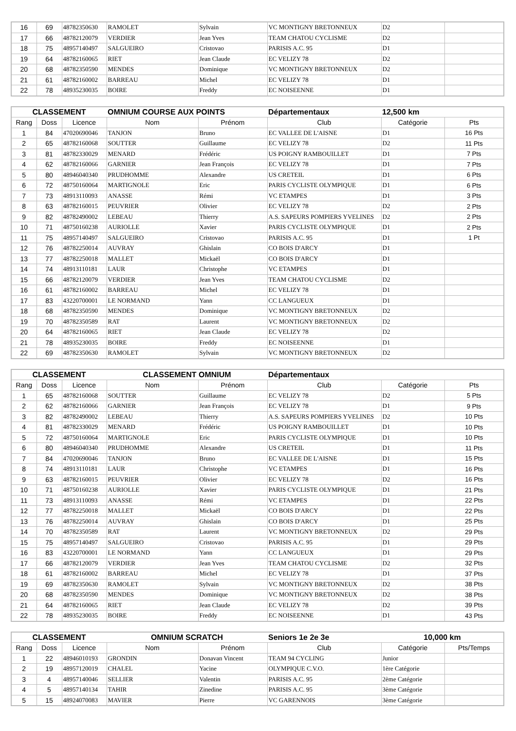| 16 | 69 | 48782350630 | RAMOLET | Sylvain | VC MONTIGNY BRETONNEUX | D2 | |
| 17 | 66 | 48782120079 | VERDIER | Jean Yves | TEAM CHATOU CYCLISME | D2 | |
| 18 | 75 | 48957140497 | SALGUEIRO | Cristovao | PARISIS A.C. 95 | D1 | |
| 19 | 64 | 48782160065 | RIET | Jean Claude | EC VELIZY 78 | D2 | |
| 20 | 68 | 48782350590 | MENDES | Dominique | VC MONTIGNY BRETONNEUX | D2 | |
| 21 | 61 | 48782160002 | BARREAU | Michel | EC VELIZY 78 | D1 | |
| 22 | 78 | 48935230035 | BOIRE | Freddy | EC NOISEENNE | D1 | |
| CLASSEMENT | | | OMNIUM COURSE AUX POINTS | | Départementaux | 12,500 km | |
| Rang | Doss | Licence | Nom | Prénom | Club | Catégorie | Pts |
| 1 | 84 | 47020690046 | TANJON | Bruno | EC VALLEE DE L'AISNE | D1 | 16 Pts |
| 2 | 65 | 48782160068 | SOUTTER | Guillaume | EC VELIZY 78 | D2 | 11 Pts |
| 3 | 81 | 48782330029 | MENARD | Frédéric | US POIGNY RAMBOUILLET | D1 | 7 Pts |
| 4 | 62 | 48782160066 | GARNIER | Jean François | EC VELIZY 78 | D1 | 7 Pts |
| 5 | 80 | 48946040340 | PRUDHOMME | Alexandre | US CRETEIL | D1 | 6 Pts |
| 6 | 72 | 48750160064 | MARTIGNOLE | Eric | PARIS CYCLISTE OLYMPIQUE | D1 | 6 Pts |
| 7 | 73 | 48913110093 | ANASSE | Rémi | VC ETAMPES | D1 | 3 Pts |
| 8 | 63 | 48782160015 | PEUVRIER | Olivier | EC VELIZY 78 | D2 | 2 Pts |
| 9 | 82 | 48782490002 | LEBEAU | Thierry | A.S. SAPEURS POMPIERS YVELINES | D2 | 2 Pts |
| 10 | 71 | 48750160238 | AURIOLLE | Xavier | PARIS CYCLISTE OLYMPIQUE | D1 | 2 Pts |
| 11 | 75 | 48957140497 | SALGUEIRO | Cristovao | PARISIS A.C. 95 | D1 | 1 Pt |
| 12 | 76 | 48782250014 | AUVRAY | Ghislain | CO BOIS D'ARCY | D1 | |
| 13 | 77 | 48782250018 | MALLET | Mickaël | CO BOIS D'ARCY | D1 | |
| 14 | 74 | 48913110181 | LAUR | Christophe | VC ETAMPES | D1 | |
| 15 | 66 | 48782120079 | VERDIER | Jean Yves | TEAM CHATOU CYCLISME | D2 | |
| 16 | 61 | 48782160002 | BARREAU | Michel | EC VELIZY 78 | D1 | |
| 17 | 83 | 43220700001 | LE NORMAND | Yann | CC LANGUEUX | D1 | |
| 18 | 68 | 48782350590 | MENDES | Dominique | VC MONTIGNY BRETONNEUX | D2 | |
| 19 | 70 | 48782350589 | RAT | Laurent | VC MONTIGNY BRETONNEUX | D2 | |
| 20 | 64 | 48782160065 | RIET | Jean Claude | EC VELIZY 78 | D2 | |
| 21 | 78 | 48935230035 | BOIRE | Freddy | EC NOISEENNE | D1 | |
| 22 | 69 | 48782350630 | RAMOLET | Sylvain | VC MONTIGNY BRETONNEUX | D2 | |
| CLASSEMENT | | | CLASSEMENT OMNIUM | | Départementaux | | |
| Rang | Doss | Licence | Nom | Prénom | Club | Catégorie | Pts |
| 1 | 65 | 48782160068 | SOUTTER | Guillaume | EC VELIZY 78 | D2 | 5 Pts |
| 2 | 62 | 48782160066 | GARNIER | Jean François | EC VELIZY 78 | D1 | 9 Pts |
| 3 | 82 | 48782490002 | LEBEAU | Thierry | A.S. SAPEURS POMPIERS YVELINES | D2 | 10 Pts |
| 4 | 81 | 48782330029 | MENARD | Frédéric | US POIGNY RAMBOUILLET | D1 | 10 Pts |
| 5 | 72 | 48750160064 | MARTIGNOLE | Eric | PARIS CYCLISTE OLYMPIQUE | D1 | 10 Pts |
| 6 | 80 | 48946040340 | PRUDHOMME | Alexandre | US CRETEIL | D1 | 11 Pts |
| 7 | 84 | 47020690046 | TANJON | Bruno | EC VALLEE DE L'AISNE | D1 | 15 Pts |
| 8 | 74 | 48913110181 | LAUR | Christophe | VC ETAMPES | D1 | 16 Pts |
| 9 | 63 | 48782160015 | PEUVRIER | Olivier | EC VELIZY 78 | D2 | 16 Pts |
| 10 | 71 | 48750160238 | AURIOLLE | Xavier | PARIS CYCLISTE OLYMPIQUE | D1 | 21 Pts |
| 11 | 73 | 48913110093 | ANASSE | Rémi | VC ETAMPES | D1 | 22 Pts |
| 12 | 77 | 48782250018 | MALLET | Mickaël | CO BOIS D'ARCY | D1 | 22 Pts |
| 13 | 76 | 48782250014 | AUVRAY | Ghislain | CO BOIS D'ARCY | D1 | 25 Pts |
| 14 | 70 | 48782350589 | RAT | Laurent | VC MONTIGNY BRETONNEUX | D2 | 29 Pts |
| 15 | 75 | 48957140497 | SALGUEIRO | Cristovao | PARISIS A.C. 95 | D1 | 29 Pts |
| 16 | 83 | 43220700001 | LE NORMAND | Yann | CC LANGUEUX | D1 | 29 Pts |
| 17 | 66 | 48782120079 | VERDIER | Jean Yves | TEAM CHATOU CYCLISME | D2 | 32 Pts |
| 18 | 61 | 48782160002 | BARREAU | Michel | EC VELIZY 78 | D1 | 37 Pts |
| 19 | 69 | 48782350630 | RAMOLET | Sylvain | VC MONTIGNY BRETONNEUX | D2 | 38 Pts |
| 20 | 68 | 48782350590 | MENDES | Dominique | VC MONTIGNY BRETONNEUX | D2 | 38 Pts |
| 21 | 64 | 48782160065 | RIET | Jean Claude | EC VELIZY 78 | D2 | 39 Pts |
| 22 | 78 | 48935230035 | BOIRE | Freddy | EC NOISEENNE | D1 | 43 Pts |
| CLASSEMENT | | | OMNIUM SCRATCH | | Seniors 1e 2e 3e | 10,000 km | |
| Rang | Doss | Licence | Nom | Prénom | Club | Catégorie | Pts/Temps |
| 1 | 22 | 48946010193 | GRONDIN | Donavan Vincent | TEAM 94 CYCLING | Junior | |
| 2 | 19 | 48957120019 | CHALEL | Yacine | OLYMPIQUE C.V.O. | 1ère Catégorie | |
| 3 | 4 | 48957140046 | SELLIER | Valentin | PARISIS A.C. 95 | 2ème Catégorie | |
| 4 | 5 | 48957140134 | TAHIR | Zinedine | PARISIS A.C. 95 | 3ème Catégorie | |
| 5 | 15 | 48924070083 | MAVIER | Pierre | VC GARENNOIS | 3ème Catégorie | |